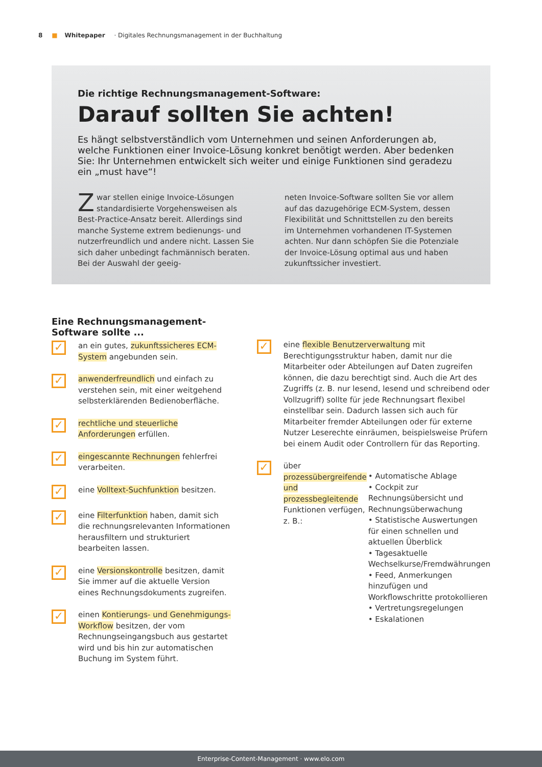8 ■ Whitepaper · Digitales Rechnungsmanagement in der Buchhaltung
Die richtige Rechnungsmanagement-Software:
Darauf sollten Sie achten!
Es hängt selbstverständlich vom Unternehmen und seinen Anforderungen ab, welche Funktionen einer Invoice-Lösung konkret benötigt werden. Aber bedenken Sie: Ihr Unternehmen entwickelt sich weiter und einige Funktionen sind geradezu ein „must have“!
Zwar stellen einige Invoice-Lösungen standardisierte Vorgehensweisen als Best-Practice-Ansatz bereit. Allerdings sind manche Systeme extrem bedienungs- und nutzerfreundlich und andere nicht. Lassen Sie sich daher unbedingt fachmännisch beraten. Bei der Auswahl der geeig-
neten Invoice-Software sollten Sie vor allem auf das dazugehörige ECM-System, dessen Flexibilität und Schnittstellen zu den bereits im Unternehmen vorhandenen IT-Systemen achten. Nur dann schöpfen Sie die Potenziale der Invoice-Lösung optimal aus und haben zukunftssicher investiert.
Eine Rechnungsmanagement-
Software sollte ...
✓
an ein gutes, zukunftssicheres ECM-System angebunden sein.
✓
anwenderfreundlich und einfach zu verstehen sein, mit einer weitgehend selbsterklärenden Bedienoberfläche.
✓
rechtliche und steuerliche Anforderungen erfüllen.
✓
eingescannte Rechnungen fehlerfrei verarbeiten.
✓
eine Volltext-Suchfunktion besitzen.
✓
eine Filterfunktion haben, damit sich die rechnungsrelevanten Informationen herausfiltern und strukturiert bearbeiten lassen.
✓
eine Versionskontrolle besitzen, damit Sie immer auf die aktuelle Version eines Rechnungsdokuments zugreifen.
✓
einen Kontierungs- und Genehmigungs-Workflow besitzen, der vom Rechnungseingangsbuch aus gestartet wird und bis hin zur automatischen Buchung im System führt.
✓
eine flexible Benutzerverwaltung mit Berechtigungsstruktur haben, damit nur die Mitarbeiter oder Abteilungen auf Daten zugreifen können, die dazu berechtigt sind. Auch die Art des Zugriffs (z. B. nur lesend, lesend und schreibend oder Vollzugriff) sollte für jede Rechnungsart flexibel einstellbar sein. Dadurch lassen sich auch für Mitarbeiter fremder Abteilungen oder für externe Nutzer Leserechte einräumen, beispielsweise Prüfern bei einem Audit oder Controllern für das Reporting.
✓
über prozessübergreifende und prozessbegleitende Funktionen verfügen, z. B.:
• Automatische Ablage
• Cockpit zur Rechnungsübersicht und Rechnungsüberwachung
• Statistische Auswertungen für einen schnellen und aktuellen Überblick
• Tagesaktuelle Wechselkurse/Fremdwährungen
• Feed, Anmerkungen hinzufügen und Workflowschritte protokollieren
• Vertretungsregelungen
• Eskalationen
Enterprise-Content-Management · www.elo.com